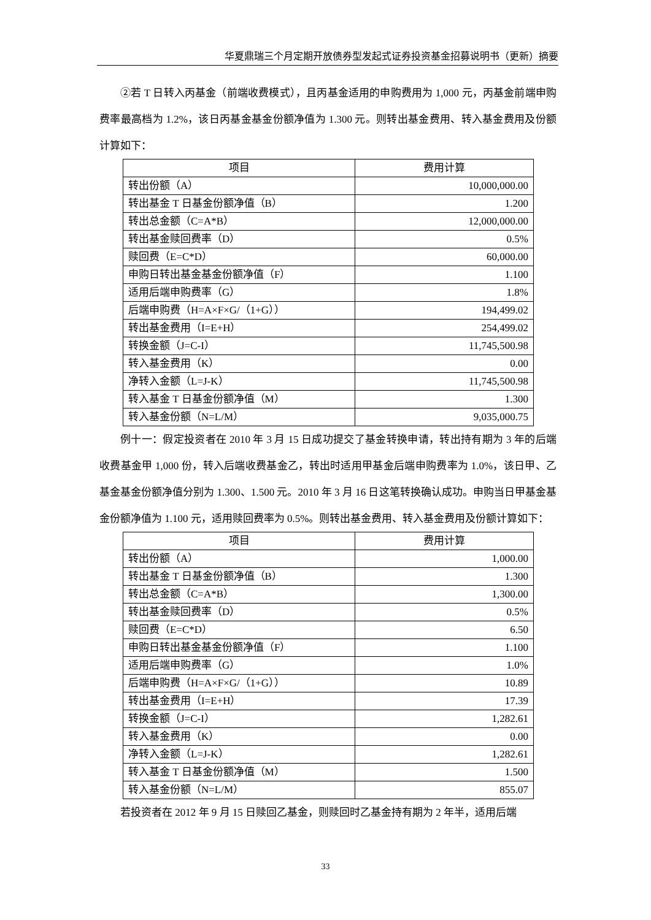华夏鼎瑞三个月定期开放债券型发起式证券投资基金招募说明书（更新）摘要
②若 T 日转入丙基金（前端收费模式），且丙基金适用的申购费用为 1,000 元，丙基金前端申购费率最高档为 1.2%，该日丙基金基金份额净值为 1.300 元。则转出基金费用、转入基金费用及份额计算如下：
| 项目 | 费用计算 |
| --- | --- |
| 转出份额（A） | 10,000,000.00 |
| 转出基金 T 日基金份额净值（B） | 1.200 |
| 转出总金额（C=A*B） | 12,000,000.00 |
| 转出基金赎回费率（D） | 0.5% |
| 赎回费（E=C*D） | 60,000.00 |
| 申购日转出基金基金份额净值（F） | 1.100 |
| 适用后端申购费率（G） | 1.8% |
| 后端申购费（H=A×F×G/（1+G）） | 194,499.02 |
| 转出基金费用（I=E+H） | 254,499.02 |
| 转换金额（J=C-I） | 11,745,500.98 |
| 转入基金费用（K） | 0.00 |
| 净转入金额（L=J-K） | 11,745,500.98 |
| 转入基金 T 日基金份额净值（M） | 1.300 |
| 转入基金份额（N=L/M） | 9,035,000.75 |
例十一：假定投资者在 2010 年 3 月 15 日成功提交了基金转换申请，转出持有期为 3 年的后端收费基金甲 1,000 份，转入后端收费基金乙，转出时适用甲基金后端申购费率为 1.0%，该日甲、乙基金基金份额净值分别为 1.300、1.500 元。2010 年 3 月 16 日这笔转换确认成功。申购当日甲基金基金份额净值为 1.100 元，适用赎回费率为 0.5%。则转出基金费用、转入基金费用及份额计算如下：
| 项目 | 费用计算 |
| --- | --- |
| 转出份额（A） | 1,000.00 |
| 转出基金 T 日基金份额净值（B） | 1.300 |
| 转出总金额（C=A*B） | 1,300.00 |
| 转出基金赎回费率（D） | 0.5% |
| 赎回费（E=C*D） | 6.50 |
| 申购日转出基金基金份额净值（F） | 1.100 |
| 适用后端申购费率（G） | 1.0% |
| 后端申购费（H=A×F×G/（1+G）） | 10.89 |
| 转出基金费用（I=E+H） | 17.39 |
| 转换金额（J=C-I） | 1,282.61 |
| 转入基金费用（K） | 0.00 |
| 净转入金额（L=J-K） | 1,282.61 |
| 转入基金 T 日基金份额净值（M） | 1.500 |
| 转入基金份额（N=L/M） | 855.07 |
若投资者在 2012 年 9 月 15 日赎回乙基金，则赎回时乙基金持有期为 2 年半，适用后端
33